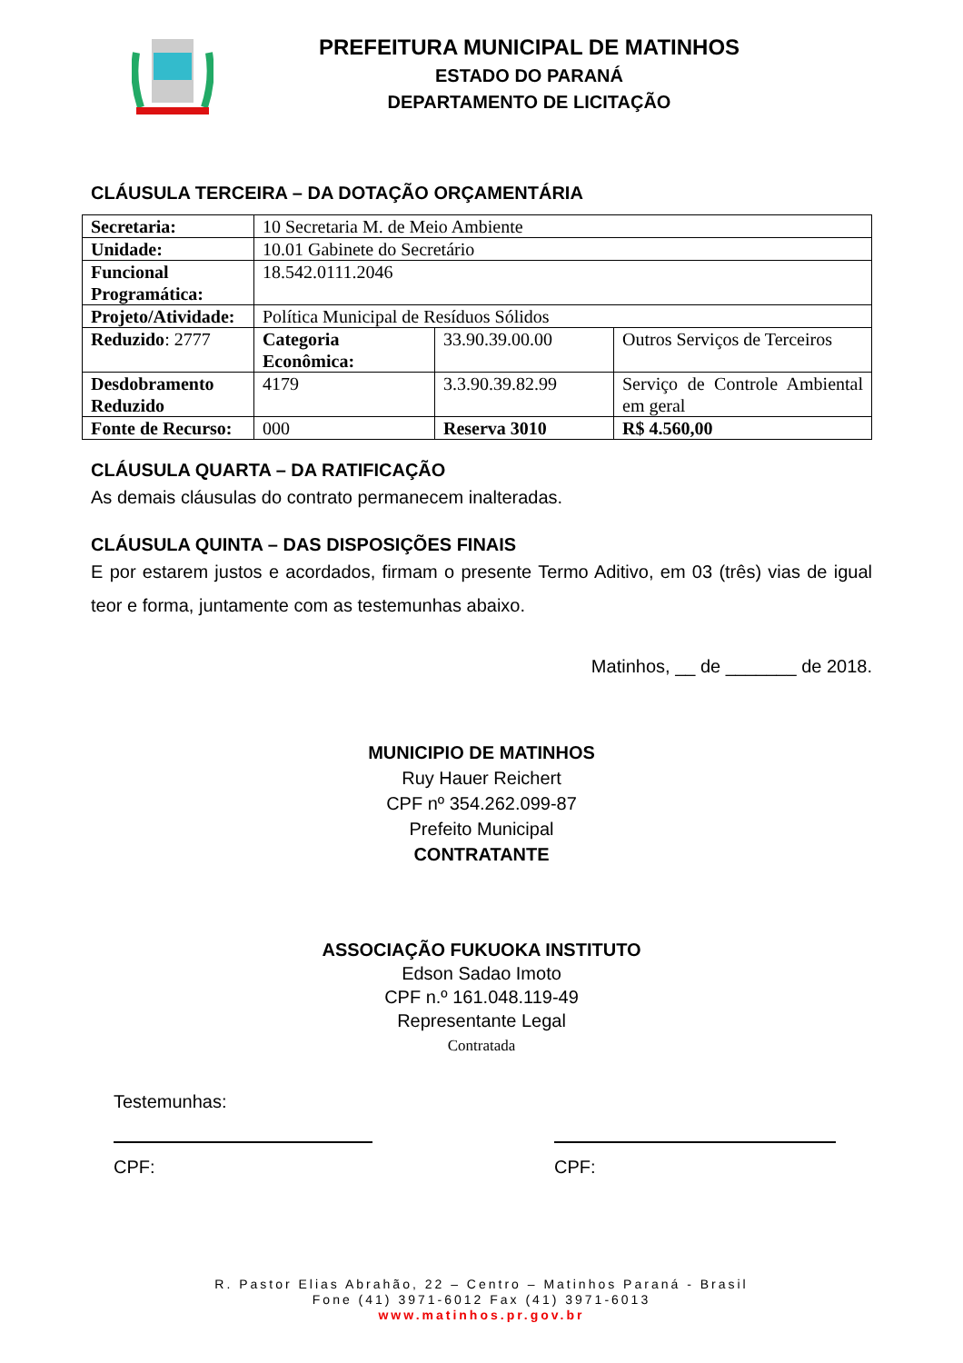PREFEITURA MUNICIPAL DE MATINHOS
ESTADO DO PARANÁ
DEPARTAMENTO DE LICITAÇÃO
CLÁUSULA TERCEIRA – DA DOTAÇÃO ORÇAMENTÁRIA
| Secretaria: | 10 Secretaria M. de Meio Ambiente | | |
| Unidade: | 10.01 Gabinete do Secretário | | |
| Funcional Programática: | 18.542.0111.2046 | | |
| Projeto/Atividade: | Política Municipal de Resíduos Sólidos | | |
| Reduzido : 2777 | Categoria Econômica: | 33.90.39.00.00 | Outros Serviços de Terceiros |
| Desdobramento Reduzido | 4179 | 3.3.90.39.82.99 | Serviço de Controle Ambiental em geral |
| Fonte de Recurso: | 000 | Reserva 3010 | R$ 4.560,00 |
CLÁUSULA QUARTA – DA RATIFICAÇÃO
As demais cláusulas do contrato permanecem inalteradas.
CLÁUSULA QUINTA – DAS DISPOSIÇÕES FINAIS
E por estarem justos e acordados, firmam o presente Termo Aditivo, em 03 (três) vias de igual teor e forma, juntamente com as testemunhas abaixo.
Matinhos, __ de _______ de 2018.
MUNICIPIO DE MATINHOS
Ruy Hauer Reichert
CPF nº 354.262.099-87
Prefeito Municipal
CONTRATANTE
ASSOCIAÇÃO FUKUOKA INSTITUTO
Edson Sadao Imoto
CPF n.º 161.048.119-49
Representante Legal
Contratada
Testemunhas:
CPF: CPF:
R. Pastor Elias Abrahão, 22 – Centro – Matinhos Paraná - Brasil
Fone (41) 3971-6012 Fax (41) 3971-6013
www.matinhos.pr.gov.br